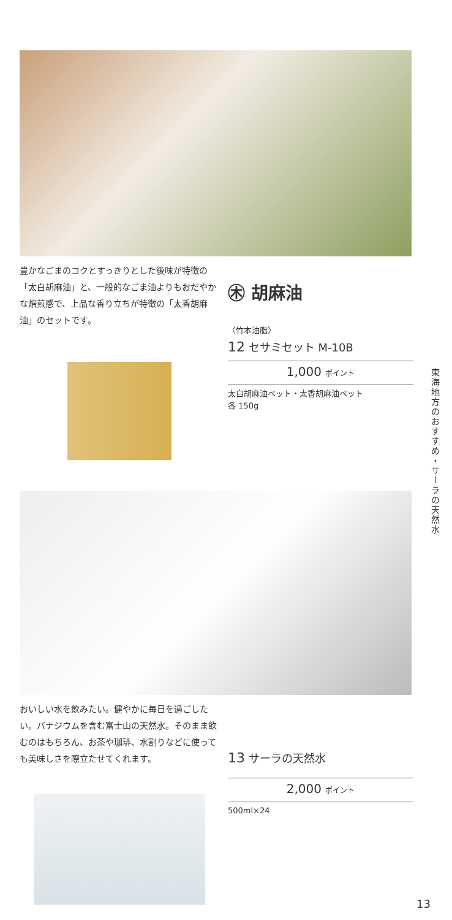豊かなごまのコクとすっきりとした後味が特徴の「太白胡麻油」と、一般的なごま油よりもおだやかな焙煎感で、上品な香り立ちが特徴の「太香胡麻油」のセットです。
㊍ 胡麻油
〈竹本油脂〉
12 セサミセット M-10B
1,000 ポイント
太白胡麻油ペット・太香胡麻油ペット
各 150g
東海地方のおすすめ・サーラの天然水
おいしい水を飲みたい。健やかに毎日を過ごしたい。バナジウムを含む富士山の天然水。そのまま飲むのはもちろん、お茶や珈琲、水割りなどに使っても美味しさを際立たせてくれます。
13 サーラの天然水
2,000 ポイント
500ml×24
13